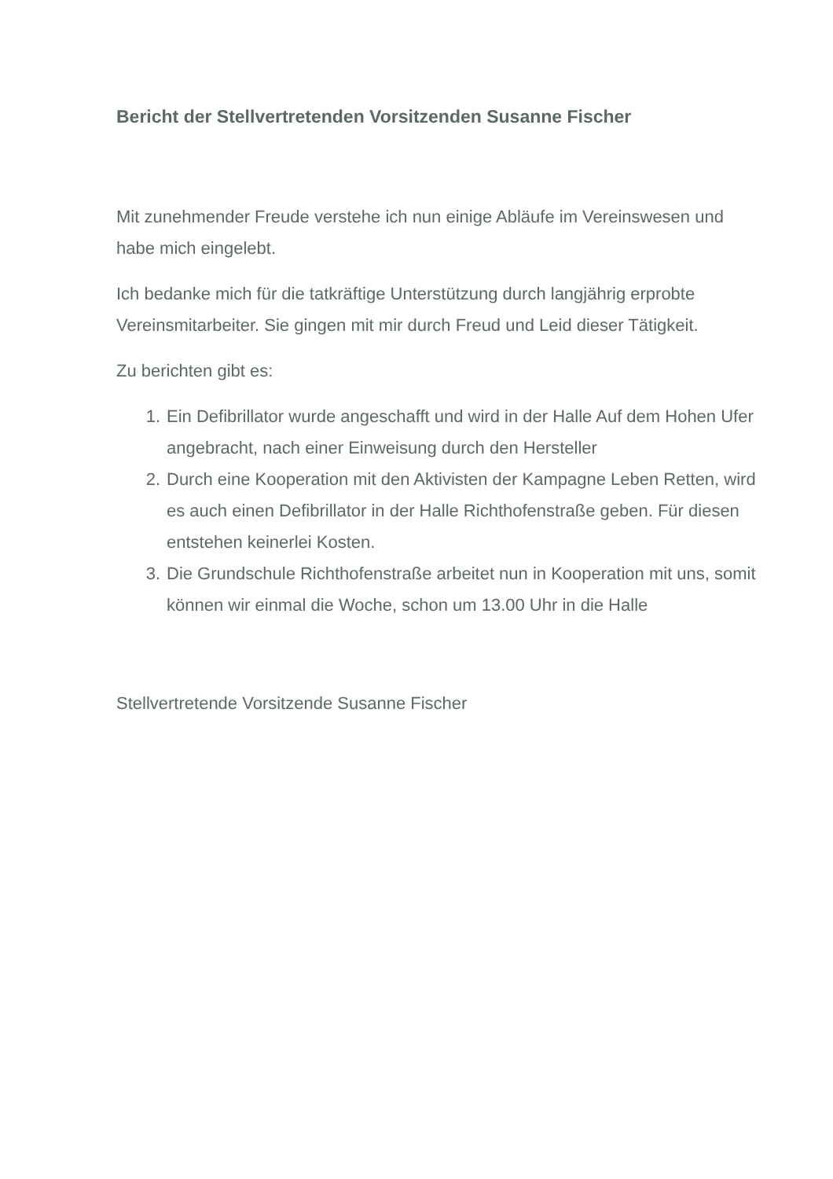Bericht der Stellvertretenden Vorsitzenden Susanne Fischer
Mit zunehmender Freude verstehe ich nun einige Abläufe im Vereinswesen und habe mich eingelebt.
Ich bedanke mich für die tatkräftige Unterstützung durch langjährig erprobte Vereinsmitarbeiter. Sie gingen mit mir durch Freud und Leid dieser Tätigkeit.
Zu berichten gibt es:
1. Ein Defibrillator wurde angeschafft und wird in der Halle Auf dem Hohen Ufer angebracht, nach einer Einweisung durch den Hersteller
2. Durch eine Kooperation mit den Aktivisten der Kampagne Leben Retten, wird es auch einen Defibrillator in der Halle Richthofenstraße geben. Für diesen entstehen keinerlei Kosten.
3. Die Grundschule Richthofenstraße arbeitet nun in Kooperation mit uns, somit können wir einmal die Woche, schon um 13.00 Uhr in die Halle
Stellvertretende Vorsitzende Susanne Fischer